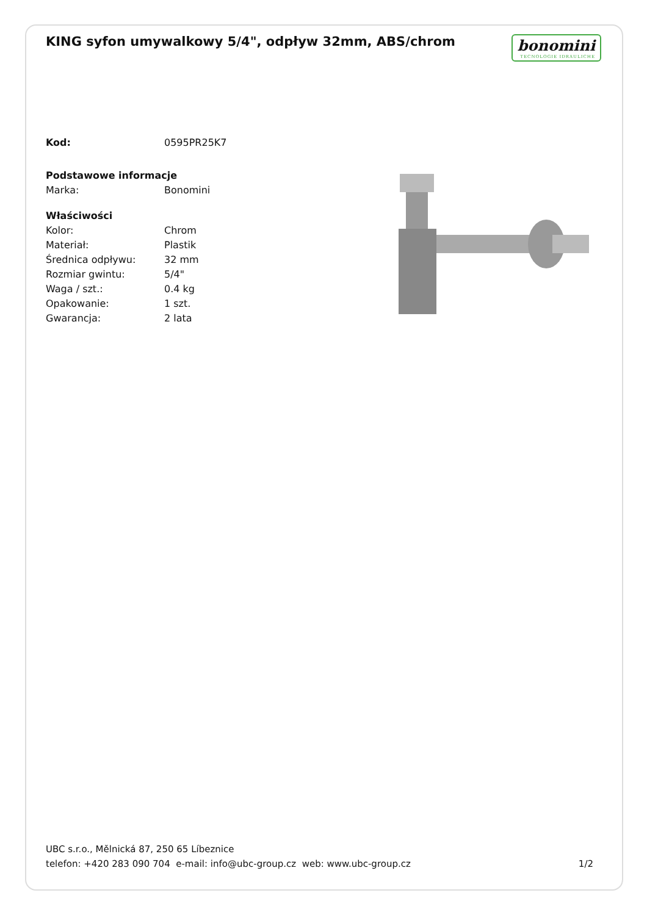KING syfon umywalkowy 5/4", odpływ 32mm, ABS/chrom
bonomini
TECNOLOGIE IDRAULICHE
| Kod: | 0595PR25K7 |
| Podstawowe informacje | |
| Marka: | Bonomini |
| Właściwości | |
| Kolor: | Chrom |
| Materiał: | Plastik |
| Średnica odpływu: | 32 mm |
| Rozmiar gwintu: | 5/4" |
| Waga / szt.: | 0.4 kg |
| Opakowanie: | 1 szt. |
| Gwarancja: | 2 lata |
UBC s.r.o., Mělnická 87, 250 65 Líbeznice
telefon: +420 283 090 704 e-mail: info@ubc-group.cz web: www.ubc-group.cz
1/2